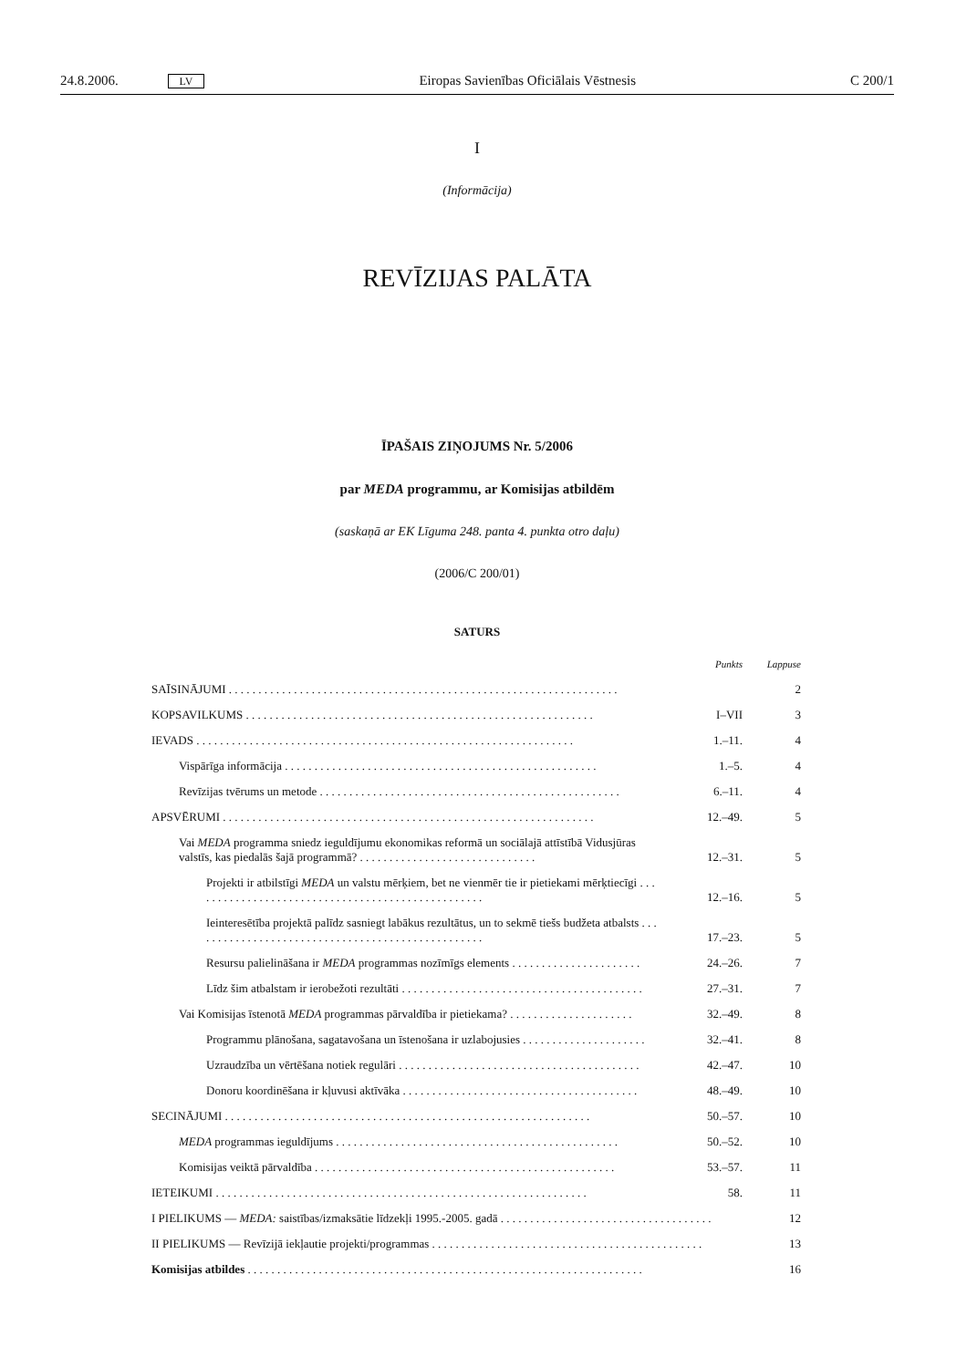24.8.2006. LV Eiropas Savienības Oficiālais Vēstnesis C 200/1
I
(Informācija)
REVĪZIJAS PALĀTA
ĪPAŠAIS ZIŅOJUMS Nr. 5/2006
par MEDA programmu, ar Komisijas atbildēm
(saskaņā ar EK Līguma 248. panta 4. punkta otro daļu)
(2006/C 200/01)
SATURS
| | Punkts | Lappuse |
| SAĪSINĀJUMI . . . . . . . . . . . . . . . . . . . . . . . . . . . . . . . . . . . . . . . . . . . . . . . . . . . . . . . . . . . . . . . . . . | | 2 |
| KOPSAVILKUMS . . . . . . . . . . . . . . . . . . . . . . . . . . . . . . . . . . . . . . . . . . . . . . . . . . . . . . . . . . . | I–VII | 3 |
| IEVADS . . . . . . . . . . . . . . . . . . . . . . . . . . . . . . . . . . . . . . . . . . . . . . . . . . . . . . . . . . . . . . . . | 1.–11. | 4 |
| Vispārīga informācija . . . . . . . . . . . . . . . . . . . . . . . . . . . . . . . . . . . . . . . . . . . . . . . . . . . . . | 1.–5. | 4 |
| Revīzijas tvērums un metode . . . . . . . . . . . . . . . . . . . . . . . . . . . . . . . . . . . . . . . . . . . . . . . . . . . | 6.–11. | 4 |
| APSVĒRUMI . . . . . . . . . . . . . . . . . . . . . . . . . . . . . . . . . . . . . . . . . . . . . . . . . . . . . . . . . . . . . . . | 12.–49. | 5 |
| Vai MEDA programma sniedz ieguldījumu ekonomikas reformā un sociālajā attīstībā Vidusjūras valstīs, kas piedalās šajā programmā? . . . . . . . . . . . . . . . . . . . . . . . . . . . . . . | 12.–31. | 5 |
| Projekti ir atbilstīgi MEDA un valstu mērķiem, bet ne vienmēr tie ir pietiekami mērķtiecīgi . . . . . . . . . . . . . . . . . . . . . . . . . . . . . . . . . . . . . . . . . . . . . . . . . . | 12.–16. | 5 |
| Ieinteresētība projektā palīdz sasniegt labākus rezultātus, un to sekmē tiešs budžeta atbalsts . . . . . . . . . . . . . . . . . . . . . . . . . . . . . . . . . . . . . . . . . . . . . . . . . . | 17.–23. | 5 |
| Resursu palielināšana ir MEDA programmas nozīmīgs elements . . . . . . . . . . . . . . . . . . . . . . | 24.–26. | 7 |
| Līdz šim atbalstam ir ierobežoti rezultāti . . . . . . . . . . . . . . . . . . . . . . . . . . . . . . . . . . . . . . . . . | 27.–31. | 7 |
| Vai Komisijas īstenotā MEDA programmas pārvaldība ir pietiekama? . . . . . . . . . . . . . . . . . . . . . | 32.–49. | 8 |
| Programmu plānošana, sagatavošana un īstenošana ir uzlabojusies . . . . . . . . . . . . . . . . . . . . . | 32.–41. | 8 |
| Uzraudzība un vērtēšana notiek regulāri . . . . . . . . . . . . . . . . . . . . . . . . . . . . . . . . . . . . . . . . . | 42.–47. | 10 |
| Donoru koordinēšana ir kļuvusi aktīvāka . . . . . . . . . . . . . . . . . . . . . . . . . . . . . . . . . . . . . . . . | 48.–49. | 10 |
| SECINĀJUMI . . . . . . . . . . . . . . . . . . . . . . . . . . . . . . . . . . . . . . . . . . . . . . . . . . . . . . . . . . . . . . | 50.–57. | 10 |
| MEDA programmas ieguldījums . . . . . . . . . . . . . . . . . . . . . . . . . . . . . . . . . . . . . . . . . . . . . . . . | 50.–52. | 10 |
| Komisijas veiktā pārvaldība . . . . . . . . . . . . . . . . . . . . . . . . . . . . . . . . . . . . . . . . . . . . . . . . . . . | 53.–57. | 11 |
| IETEIKUMI . . . . . . . . . . . . . . . . . . . . . . . . . . . . . . . . . . . . . . . . . . . . . . . . . . . . . . . . . . . . . . . | 58. | 11 |
| I PIELIKUMS — MEDA: saistības/izmaksātie līdzekļi 1995.-2005. gadā . . . . . . . . . . . . . . . . . . . . . . . . . . . . . . . . . . . . | | 12 |
| II PIELIKUMS — Revīzijā iekļautie projekti/programmas . . . . . . . . . . . . . . . . . . . . . . . . . . . . . . . . . . . . . . . . . . . . . . | | 13 |
| Komisijas atbildes . . . . . . . . . . . . . . . . . . . . . . . . . . . . . . . . . . . . . . . . . . . . . . . . . . . . . . . . . . . . . . . . . . . | | 16 |